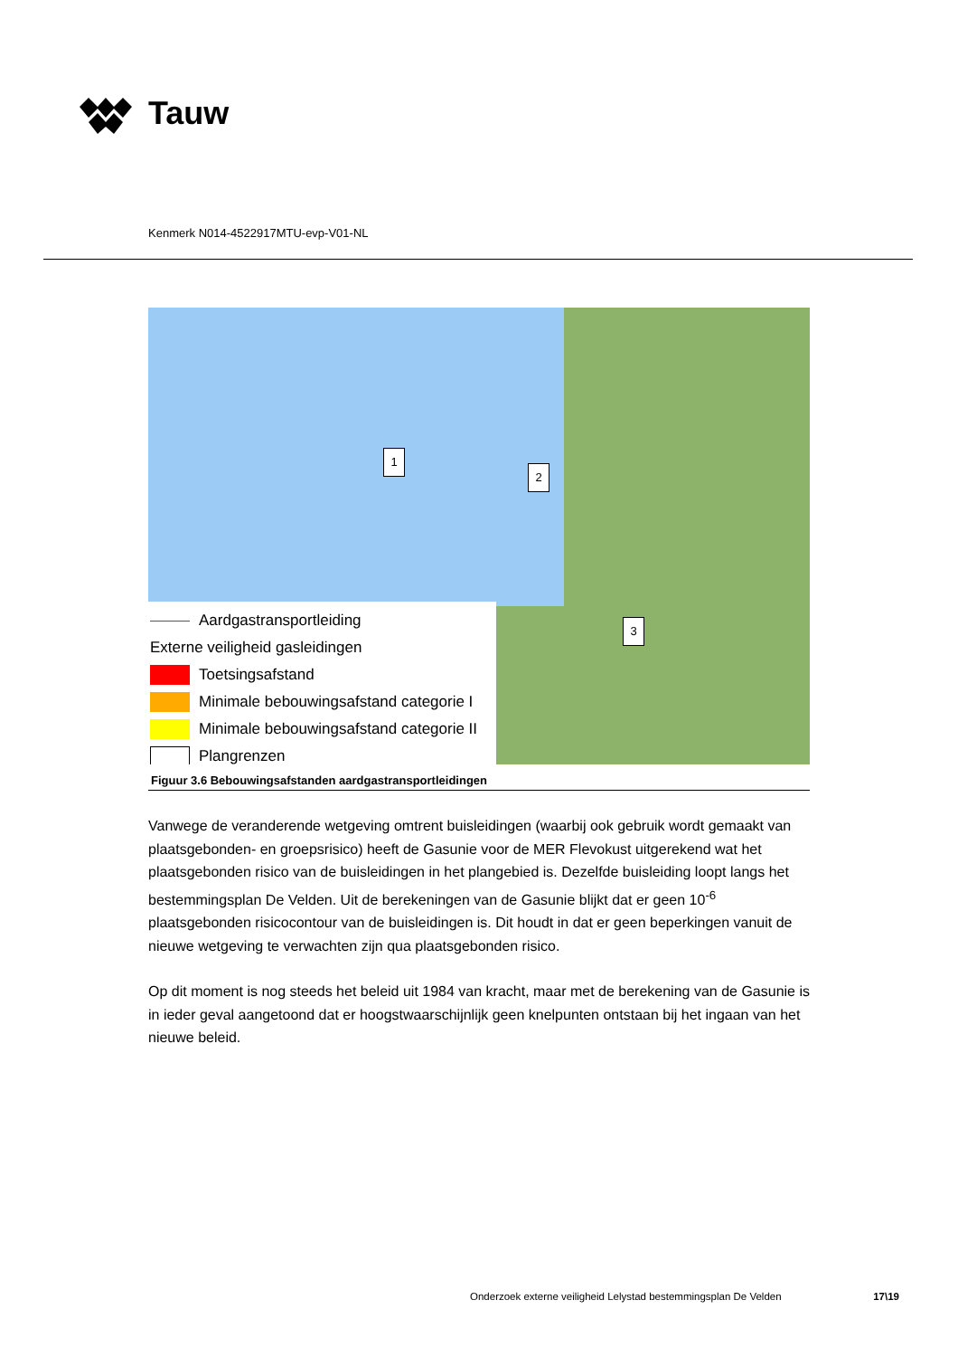Tauw
Kenmerk N014-4522917MTU-evp-V01-NL
1
2
3
Aardgastransportleiding
Externe veiligheid gasleidingen
Toetsingsafstand
Minimale bebouwingsafstand categorie I
Minimale bebouwingsafstand categorie II
Plangrenzen
Figuur 3.6 Bebouwingsafstanden aardgastransportleidingen
Vanwege de veranderende wetgeving omtrent buisleidingen (waarbij ook gebruik wordt gemaakt van plaatsgebonden- en groepsrisico) heeft de Gasunie voor de MER Flevokust uitgerekend wat het plaatsgebonden risico van de buisleidingen in het plangebied is. Dezelfde buisleiding loopt langs het bestemmingsplan De Velden. Uit de berekeningen van de Gasunie blijkt dat er geen 10<sup>-6</sup> plaatsgebonden risicocontour van de buisleidingen is. Dit houdt in dat er geen beperkingen vanuit de nieuwe wetgeving te verwachten zijn qua plaatsgebonden risico.
Op dit moment is nog steeds het beleid uit 1984 van kracht, maar met de berekening van de Gasunie is in ieder geval aangetoond dat er hoogstwaarschijnlijk geen knelpunten ontstaan bij het ingaan van het nieuwe beleid.
Onderzoek externe veiligheid Lelystad bestemmingsplan De Velden 17\19